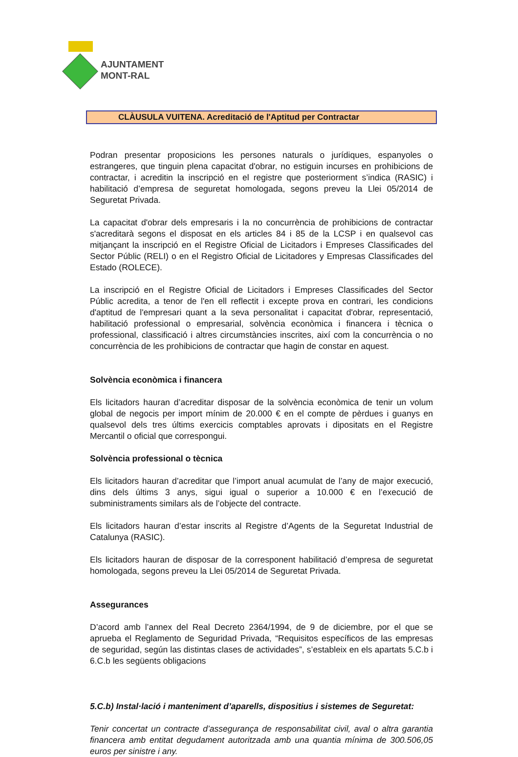AJUNTAMENT
MONT-RAL
CLÀUSULA VUITENA. Acreditació de l'Aptitud per Contractar
Podran presentar proposicions les persones naturals o jurídiques, espanyoles o estrangeres, que tinguin plena capacitat d'obrar, no estiguin incurses en prohibicions de contractar, i acreditin la inscripció en el registre que posteriorment s’indica (RASIC) i habilitació d’empresa de seguretat homologada, segons preveu la Llei 05/2014 de Seguretat Privada.
La capacitat d'obrar dels empresaris i la no concurrència de prohibicions de contractar s'acreditarà segons el disposat en els articles 84 i 85 de la LCSP i en qualsevol cas mitjançant la inscripció en el Registre Oficial de Licitadors i Empreses Classificades del Sector Públic (RELI) o en el Registro Oficial de Licitadores y Empresas Classificades del Estado (ROLECE).
La inscripció en el Registre Oficial de Licitadors i Empreses Classificades del Sector Públic acredita, a tenor de l'en ell reflectit i excepte prova en contrari, les condicions d'aptitud de l'empresari quant a la seva personalitat i capacitat d'obrar, representació, habilitació professional o empresarial, solvència econòmica i financera i tècnica o professional, classificació i altres circumstàncies inscrites, així com la concurrència o no concurrència de les prohibicions de contractar que hagin de constar en aquest.
Solvència econòmica i financera
Els licitadors hauran d’acreditar disposar de la solvència econòmica de tenir un volum global de negocis per import mínim de 20.000 € en el compte de pèrdues i guanys en qualsevol dels tres últims exercicis comptables aprovats i dipositats en el Registre Mercantil o oficial que correspongui.
Solvència professional o tècnica
Els licitadors hauran d’acreditar que l’import anual acumulat de l’any de major execució, dins dels últims 3 anys, sigui igual o superior a 10.000 € en l’execució de subministraments similars als de l’objecte del contracte.
Els licitadors hauran d’estar inscrits al Registre d’Agents de la Seguretat Industrial de Catalunya (RASIC).
Els licitadors hauran de disposar de la corresponent habilitació d’empresa de seguretat homologada, segons preveu la Llei 05/2014 de Seguretat Privada.
Assegurances
D’acord amb l’annex del Real Decreto 2364/1994, de 9 de diciembre, por el que se aprueba el Reglamento de Seguridad Privada, “Requisitos específicos de las empresas de seguridad, según las distintas clases de actividades”, s’estableix en els apartats 5.C.b i 6.C.b les següents obligacions
5.C.b) Instal·lació i manteniment d’aparells, dispositius i sistemes de Seguretat:
Tenir concertat un contracte d’assegurança de responsabilitat civil, aval o altra garantia financera amb entitat degudament autoritzada amb una quantia mínima de 300.506,05 euros per sinistre i any.